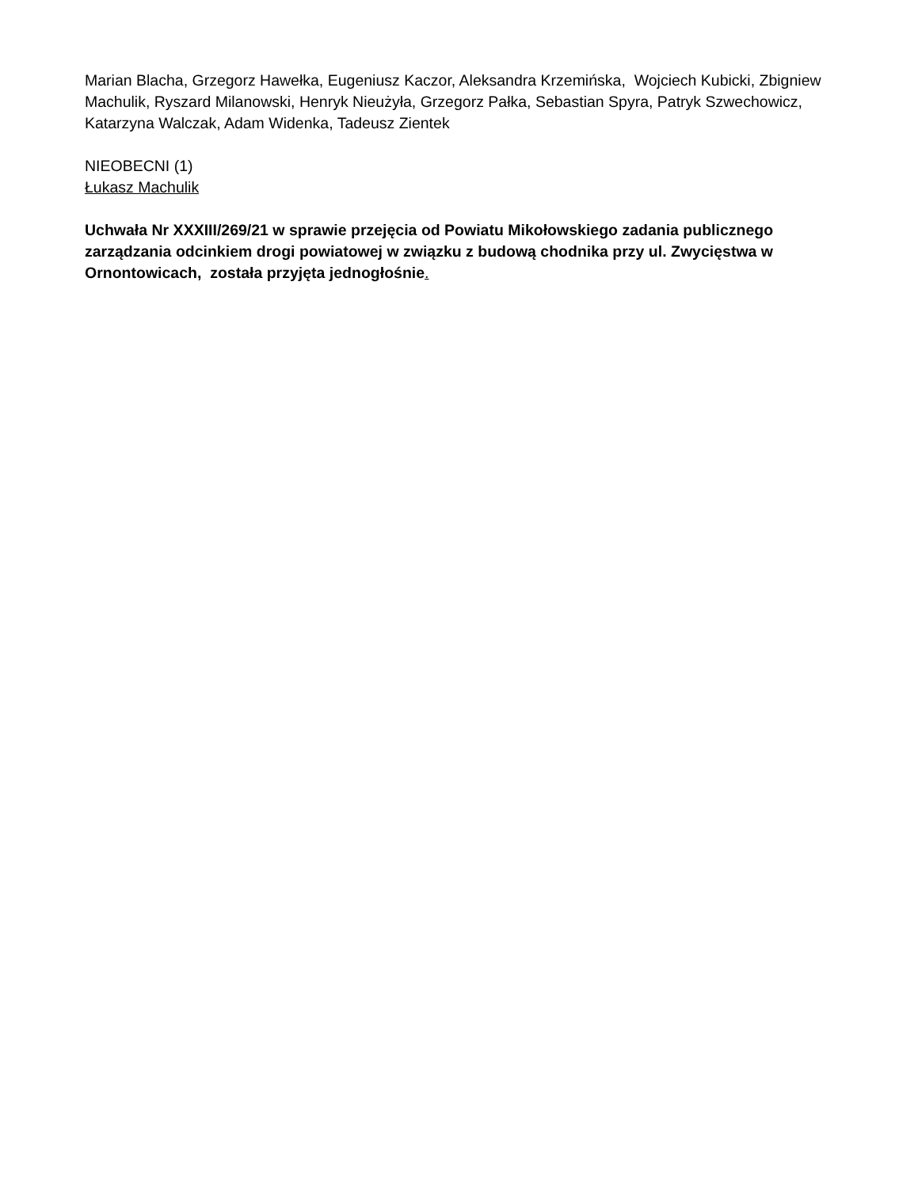Marian Blacha, Grzegorz Hawełka, Eugeniusz Kaczor, Aleksandra Krzemińska, Wojciech Kubicki, Zbigniew Machulik, Ryszard Milanowski, Henryk Nieużyła, Grzegorz Pałka, Sebastian Spyra, Patryk Szwechowicz, Katarzyna Walczak, Adam Widenka, Tadeusz Zientek
NIEOBECNI (1)
Łukasz Machulik
Uchwała Nr XXXIII/269/21 w sprawie przejęcia od Powiatu Mikołowskiego zadania publicznego zarządzania odcinkiem drogi powiatowej w związku z budową chodnika przy ul. Zwycięstwa w Ornontowicach, została przyjęta jednogłośnie.